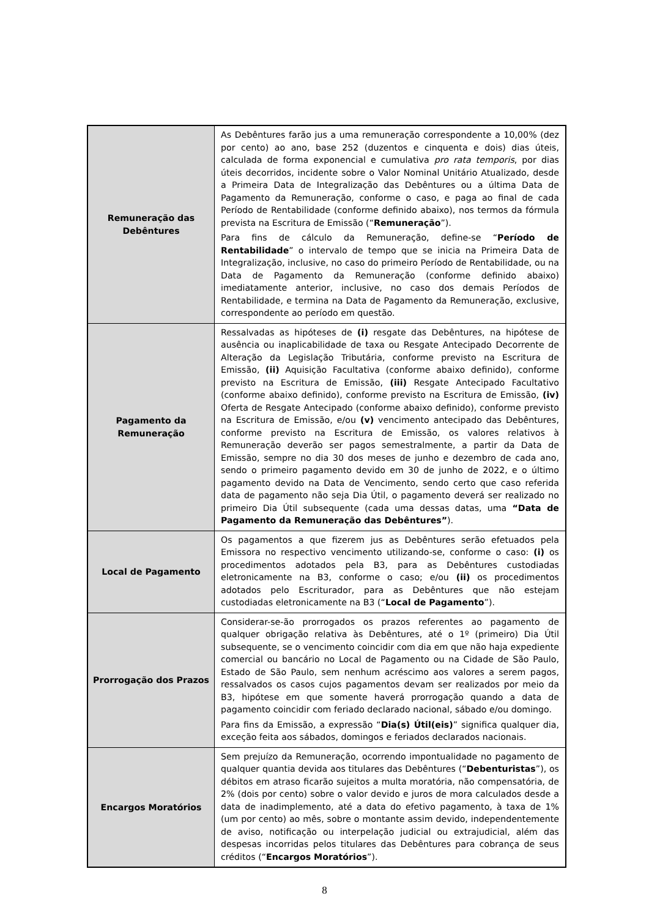| Remuneração das Debêntures | As Debêntures farão jus a uma remuneração correspondente a 10,00% (dez por cento) ao ano, base 252 (duzentos e cinquenta e dois) dias úteis, calculada de forma exponencial e cumulativa pro rata temporis , por dias úteis decorridos, incidente sobre o Valor Nominal Unitário Atualizado, desde a Primeira Data de Integralização das Debêntures ou a última Data de Pagamento da Remuneração, conforme o caso, e paga ao final de cada Período de Rentabilidade (conforme definido abaixo), nos termos da fórmula prevista na Escritura de Emissão (“ Remuneração ”). Para fins de cálculo da Remuneração, define-se “ Período de Rentabilidade ” o intervalo de tempo que se inicia na Primeira Data de Integralização, inclusive, no caso do primeiro Período de Rentabilidade, ou na Data de Pagamento da Remuneração (conforme definido abaixo) imediatamente anterior, inclusive, no caso dos demais Períodos de Rentabilidade, e termina na Data de Pagamento da Remuneração, exclusive, correspondente ao período em questão. |
| Pagamento da Remuneração | Ressalvadas as hipóteses de (i) resgate das Debêntures, na hipótese de ausência ou inaplicabilidade de taxa ou Resgate Antecipado Decorrente de Alteração da Legislação Tributária, conforme previsto na Escritura de Emissão, (ii) Aquisição Facultativa (conforme abaixo definido), conforme previsto na Escritura de Emissão, (iii) Resgate Antecipado Facultativo (conforme abaixo definido), conforme previsto na Escritura de Emissão, (iv) Oferta de Resgate Antecipado (conforme abaixo definido), conforme previsto na Escritura de Emissão, e/ou (v) vencimento antecipado das Debêntures, conforme previsto na Escritura de Emissão, os valores relativos à Remuneração deverão ser pagos semestralmente, a partir da Data de Emissão, sempre no dia 30 dos meses de junho e dezembro de cada ano, sendo o primeiro pagamento devido em 30 de junho de 2022, e o último pagamento devido na Data de Vencimento, sendo certo que caso referida data de pagamento não seja Dia Útil, o pagamento deverá ser realizado no primeiro Dia Útil subsequente (cada uma dessas datas, uma “Data de Pagamento da Remuneração das Debêntures” ). |
| Local de Pagamento | Os pagamentos a que fizerem jus as Debêntures serão efetuados pela Emissora no respectivo vencimento utilizando-se, conforme o caso: (i) os procedimentos adotados pela B3, para as Debêntures custodiadas eletronicamente na B3, conforme o caso; e/ou (ii) os procedimentos adotados pelo Escriturador, para as Debêntures que não estejam custodiadas eletronicamente na B3 (“ Local de Pagamento ”). |
| Prorrogação dos Prazos | Considerar-se-ão prorrogados os prazos referentes ao pagamento de qualquer obrigação relativa às Debêntures, até o 1º (primeiro) Dia Útil subsequente, se o vencimento coincidir com dia em que não haja expediente comercial ou bancário no Local de Pagamento ou na Cidade de São Paulo, Estado de São Paulo, sem nenhum acréscimo aos valores a serem pagos, ressalvados os casos cujos pagamentos devam ser realizados por meio da B3, hipótese em que somente haverá prorrogação quando a data de pagamento coincidir com feriado declarado nacional, sábado e/ou domingo. Para fins da Emissão, a expressão “ Dia(s) Útil(eis) ” significa qualquer dia, exceção feita aos sábados, domingos e feriados declarados nacionais. |
| Encargos Moratórios | Sem prejuízo da Remuneração, ocorrendo impontualidade no pagamento de qualquer quantia devida aos titulares das Debêntures (“ Debenturistas ”), os débitos em atraso ficarão sujeitos a multa moratória, não compensatória, de 2% (dois por cento) sobre o valor devido e juros de mora calculados desde a data de inadimplemento, até a data do efetivo pagamento, à taxa de 1% (um por cento) ao mês, sobre o montante assim devido, independentemente de aviso, notificação ou interpelação judicial ou extrajudicial, além das despesas incorridas pelos titulares das Debêntures para cobrança de seus créditos (“ Encargos Moratórios ”). |
8